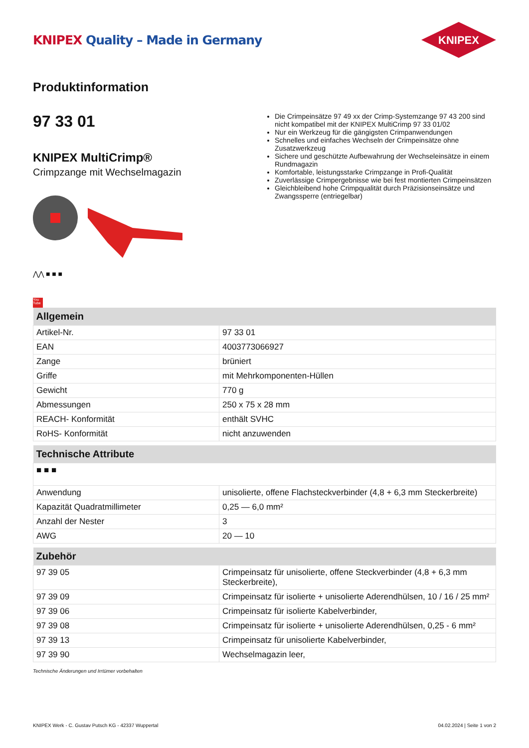KNIPEX Quality – Made in Germany
KNIPEX
Produktinformation
97 33 01
KNIPEX MultiCrimp®
Crimpzange mit Wechselmagazin
⋀⋀ ■ ■ ■
You Tube
Die Crimpeinsätze 97 49 xx der Crimp-Systemzange 97 43 200 sind nicht kompatibel mit der KNIPEX MultiCrimp 97 33 01/02
Nur ein Werkzeug für die gängigsten Crimpanwendungen
Schnelles und einfaches Wechseln der Crimpeinsätze ohne Zusatzwerkzeug
Sichere und geschützte Aufbewahrung der Wechseleinsätze in einem Rundmagazin
Komfortable, leistungsstarke Crimpzange in Profi-Qualität
Zuverlässige Crimpergebnisse wie bei fest montierten Crimpeinsätzen
Gleichbleibend hohe Crimpqualität durch Präzisionseinsätze und Zwangssperre (entriegelbar)
| Allgemein | |
| --- | --- |
| Artikel-Nr. | 97 33 01 |
| EAN | 4003773066927 |
| Zange | brüniert |
| Griffe | mit Mehrkomponenten-Hüllen |
| Gewicht | 770 g |
| Abmessungen | 250 x 75 x 28 mm |
| REACH- Konformität | enthält SVHC |
| RoHS- Konformität | nicht anzuwenden |
| Technische Attribute | |
| --- | --- |
| ■ ■ ■ | |
| Anwendung | unisolierte, offene Flachsteckverbinder (4,8 + 6,3 mm Steckerbreite) |
| Kapazität Quadratmillimeter | 0,25 — 6,0 mm² |
| Anzahl der Nester | 3 |
| AWG | 20 — 10 |
| Zubehör | |
| --- | --- |
| 97 39 05 | Crimpeinsatz für unisolierte, offene Steckverbinder (4,8 + 6,3 mm Steckerbreite), |
| 97 39 09 | Crimpeinsatz für isolierte + unisolierte Aderendhülsen, 10 / 16 / 25 mm² |
| 97 39 06 | Crimpeinsatz für isolierte Kabelverbinder, |
| 97 39 08 | Crimpeinsatz für isolierte + unisolierte Aderendhülsen, 0,25 - 6 mm² |
| 97 39 13 | Crimpeinsatz für unisolierte Kabelverbinder, |
| 97 39 90 | Wechselmagazin leer, |
Technische Änderungen und Irrtümer vorbehalten
KNIPEX Werk - C. Gustav Putsch KG - 42337 Wuppertal 04.02.2024 | Seite 1 von 2